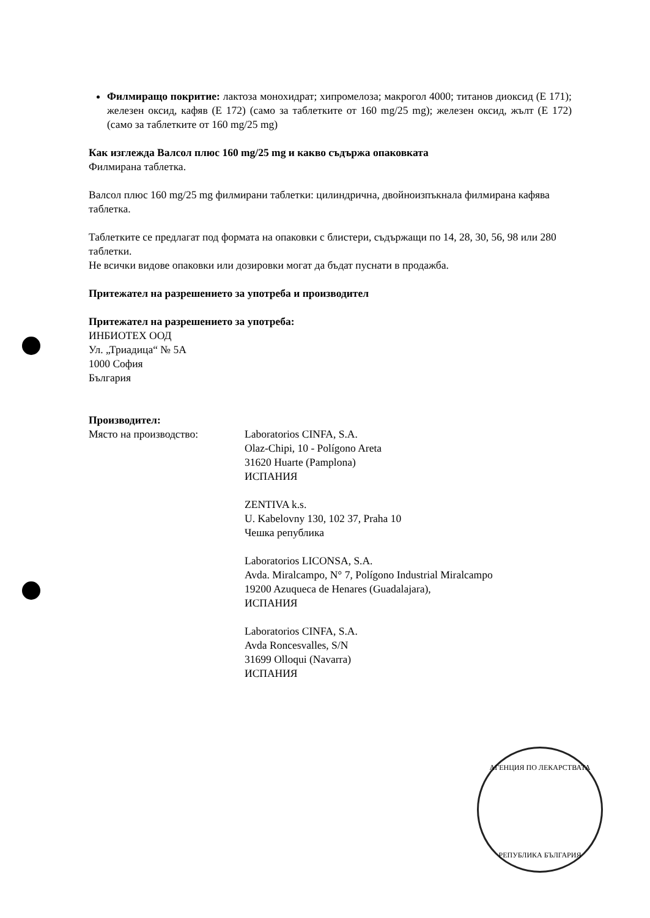Филмиращо покритие: лактоза монохидрат; хипромелоза; макрогол 4000; титанов диоксид (Е 171); железен оксид, кафяв (Е 172) (само за таблетките от 160 mg/25 mg); железен оксид, жълт (Е 172) (само за таблетките от 160 mg/25 mg)
Как изглежда Валсол плюс 160 mg/25 mg и какво съдържа опаковката
Филмирана таблетка.
Валсол плюс 160 mg/25 mg филмирани таблетки: цилиндрична, двойноизпъкнала филмирана кафява таблетка.
Таблетките се предлагат под формата на опаковки с блистери, съдържащи по 14, 28, 30, 56, 98 или 280 таблетки.
Не всички видове опаковки или дозировки могат да бъдат пуснати в продажба.
Притежател на разрешението за употреба и производител
Притежател на разрешението за употреба:
ИНБИОТЕХ ООД
Ул. „Триадица“ № 5А
1000 София
България
Производител:
Място на производство: Laboratorios CINFA, S.A.
Olaz-Chipi, 10 - Polígono Areta
31620 Huarte (Pamplona)
ИСПАНИЯ
ZENTIVA k.s.
U. Kabelovny 130, 102 37, Praha 10
Чешка република
Laboratorios LICONSA, S.A.
Avda. Miralcampo, N° 7, Polígono Industrial Miralcampo
19200 Azuqueca de Henares (Guadalajara),
ИСПАНИЯ
Laboratorios CINFA, S.A.
Avda Roncesvalles, S/N
31699 Olloqui (Navarra)
ИСПАНИЯ
АГЕНЦИЯ ПО ЛЕКАРСТВАТА
РЕПУБЛИКА БЪЛГАРИЯ